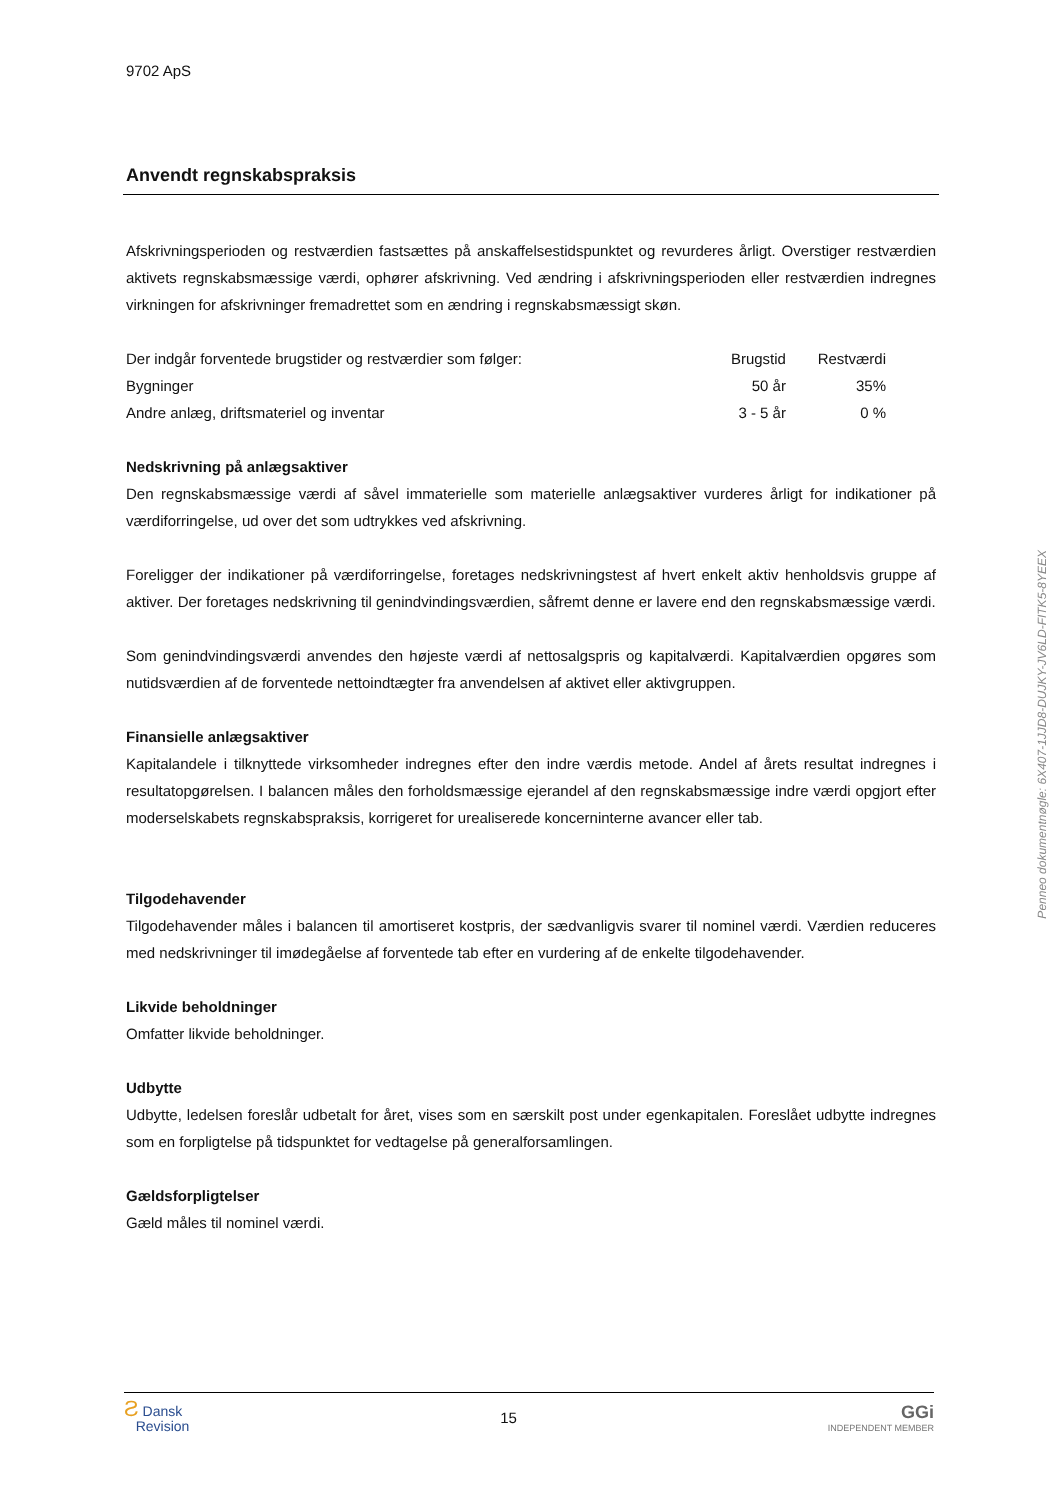9702 ApS
Anvendt regnskabspraksis
Afskrivningsperioden og restværdien fastsættes på anskaffelsestidspunktet og revurderes årligt. Overstiger restværdien aktivets regnskabsmæssige værdi, ophører afskrivning. Ved ændring i afskrivningsperioden eller restværdien indregnes virkningen for afskrivninger fremadrettet som en ændring i regnskabsmæssigt skøn.
| Der indgår forventede brugstider og restværdier som følger: | Brugstid | Restværdi |
| --- | --- | --- |
| Bygninger | 50 år | 35% |
| Andre anlæg, driftsmateriel og inventar | 3 - 5 år | 0 % |
Nedskrivning på anlægsaktiver
Den regnskabsmæssige værdi af såvel immaterielle som materielle anlægsaktiver vurderes årligt for indikationer på værdiforringelse, ud over det som udtrykkes ved afskrivning.
Foreligger der indikationer på værdiforringelse, foretages nedskrivningstest af hvert enkelt aktiv henholdsvis gruppe af aktiver. Der foretages nedskrivning til genindvindingsværdien, såfremt denne er lavere end den regnskabsmæssige værdi.
Som genindvindingsværdi anvendes den højeste værdi af nettosalgspris og kapitalværdi. Kapitalværdien opgøres som nutidsværdien af de forventede nettoindtægter fra anvendelsen af aktivet eller aktivgruppen.
Finansielle anlægsaktiver
Kapitalandele i tilknyttede virksomheder indregnes efter den indre værdis metode. Andel af årets resultat indregnes i resultatopgørelsen. I balancen måles den forholdsmæssige ejerandel af den regnskabsmæssige indre værdi opgjort efter moderselskabets regnskabspraksis, korrigeret for urealiserede koncerninterne avancer eller tab.
Tilgodehavender
Tilgodehavender måles i balancen til amortiseret kostpris, der sædvanligvis svarer til nominel værdi. Værdien reduceres med nedskrivninger til imødegåelse af forventede tab efter en vurdering af de enkelte tilgodehavender.
Likvide beholdninger
Omfatter likvide beholdninger.
Udbytte
Udbytte, ledelsen foreslår udbetalt for året, vises som en særskilt post under egenkapitalen. Foreslået udbytte indregnes som en forpligtelse på tidspunktet for vedtagelse på generalforsamlingen.
Gældsforpligtelser
Gæld måles til nominel værdi.
Penneo dokumentnøgle: 6X407-1JJD8-DUJKY-JV6LD-FITK5-8YEEX
Ƨ Dansk
Revision
15
GGi
INDEPENDENT MEMBER